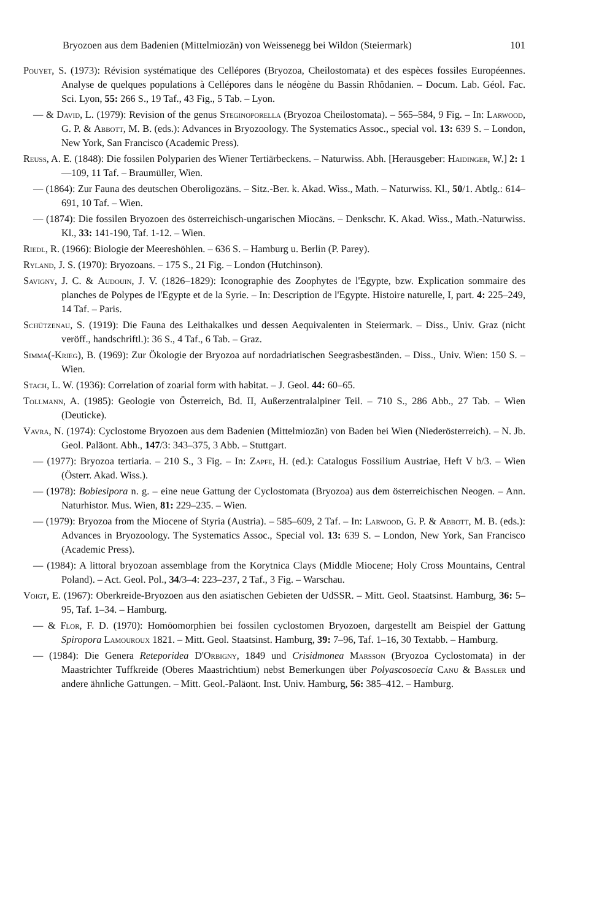Bryozoen aus dem Badenien (Mittelmiozän) von Weissenegg bei Wildon (Steiermark) 101
Pouyet, S. (1973): Révision systématique des Cellépores (Bryozoa, Cheilostomata) et des espèces fossiles Européennes. Analyse de quelques populations à Cellépores dans le néogène du Bassin Rhôdanien. – Docum. Lab. Géol. Fac. Sci. Lyon, 55: 266 S., 19 Taf., 43 Fig., 5 Tab. – Lyon.
— & David, L. (1979): Revision of the genus Steginoporella (Bryozoa Cheilostomata). – 565–584, 9 Fig. – In: Larwood, G. P. & Abbott, M. B. (eds.): Advances in Bryozoology. The Systematics Assoc., special vol. 13: 639 S. – London, New York, San Francisco (Academic Press).
Reuss, A. E. (1848): Die fossilen Polyparien des Wiener Tertiärbeckens. – Naturwiss. Abh. [Herausgeber: Haidinger, W.] 2: 1—109, 11 Taf. – Braumüller, Wien.
— (1864): Zur Fauna des deutschen Oberoligozäns. – Sitz.-Ber. k. Akad. Wiss., Math. – Naturwiss. Kl., 50/1. Abtlg.: 614–691, 10 Taf. – Wien.
— (1874): Die fossilen Bryozoen des österreichisch-ungarischen Miocäns. – Denkschr. K. Akad. Wiss., Math.-Naturwiss. Kl., 33: 141-190, Taf. 1-12. – Wien.
Riedl, R. (1966): Biologie der Meereshöhlen. – 636 S. – Hamburg u. Berlin (P. Parey).
Ryland, J. S. (1970): Bryozoans. – 175 S., 21 Fig. – London (Hutchinson).
Savigny, J. C. & Audouin, J. V. (1826–1829): Iconographie des Zoophytes de l'Egypte, bzw. Explication sommaire des planches de Polypes de l'Egypte et de la Syrie. – In: Description de l'Egypte. Histoire naturelle, I, part. 4: 225–249, 14 Taf. – Paris.
Schützenau, S. (1919): Die Fauna des Leithakalkes und dessen Aequivalenten in Steiermark. – Diss., Univ. Graz (nicht veröff., handschriftl.): 36 S., 4 Taf., 6 Tab. – Graz.
Simma(-Krieg), B. (1969): Zur Ökologie der Bryozoa auf nordadriatischen Seegrasbeständen. – Diss., Univ. Wien: 150 S. – Wien.
Stach, L. W. (1936): Correlation of zoarial form with habitat. – J. Geol. 44: 60–65.
Tollmann, A. (1985): Geologie von Österreich, Bd. II, Außerzentralalpiner Teil. – 710 S., 286 Abb., 27 Tab. – Wien (Deuticke).
Vavra, N. (1974): Cyclostome Bryozoen aus dem Badenien (Mittelmiozän) von Baden bei Wien (Niederösterreich). – N. Jb. Geol. Paläont. Abh., 147/3: 343–375, 3 Abb. – Stuttgart.
— (1977): Bryozoa tertiaria. – 210 S., 3 Fig. – In: Zapfe, H. (ed.): Catalogus Fossilium Austriae, Heft V b/3. – Wien (Österr. Akad. Wiss.).
— (1978): Bobiesipora n. g. – eine neue Gattung der Cyclostomata (Bryozoa) aus dem österreichischen Neogen. – Ann. Naturhistor. Mus. Wien, 81: 229–235. – Wien.
— (1979): Bryozoa from the Miocene of Styria (Austria). – 585–609, 2 Taf. – In: Larwood, G. P. & Abbott, M. B. (eds.): Advances in Bryozoology. The Systematics Assoc., Special vol. 13: 639 S. – London, New York, San Francisco (Academic Press).
— (1984): A littoral bryozoan assemblage from the Korytnica Clays (Middle Miocene; Holy Cross Mountains, Central Poland). – Act. Geol. Pol., 34/3–4: 223–237, 2 Taf., 3 Fig. – Warschau.
Voigt, E. (1967): Oberkreide-Bryozoen aus den asiatischen Gebieten der UdSSR. – Mitt. Geol. Staatsinst. Hamburg, 36: 5–95, Taf. 1–34. – Hamburg.
— & Flor, F. D. (1970): Homöomorphien bei fossilen cyclostomen Bryozoen, dargestellt am Beispiel der Gattung Spiropora Lamouroux 1821. – Mitt. Geol. Staatsinst. Hamburg, 39: 7–96, Taf. 1–16, 30 Textabb. – Hamburg.
— (1984): Die Genera Reteporidea D'Orbigny, 1849 und Crisidmonea Marsson (Bryozoa Cyclostomata) in der Maastrichter Tuffkreide (Oberes Maastrichtium) nebst Bemerkungen über Polyascosoecia Canu & Bassler und andere ähnliche Gattungen. – Mitt. Geol.-Paläont. Inst. Univ. Hamburg, 56: 385–412. – Hamburg.